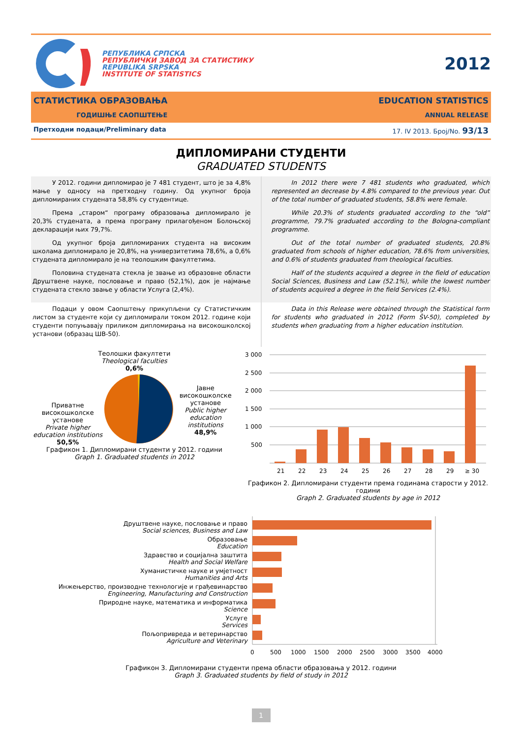РЕПУБЛИКА СРПСКА
РЕПУБЛИЧКИ ЗАВОД ЗА СТАТИСТИКУ
REPUBLIKA SRPSKA
INSTITUTE OF STATISTICS
2012
СТАТИСТИКА ОБРАЗОВАЊА
ГОДИШЊЕ САОПШТЕЊЕ
EDUCATION STATISTICS
ANNUAL RELEASE
Претходни подаци/Preliminary data 17. IV 2013. Број/No. 93/13
ДИПЛОМИРАНИ СТУДЕНТИ
GRADUATED STUDENTS
У 2012. години дипломирао је 7 481 студент, што је за 4,8% мање у односу на претходну годину. Од укупног броја дипломираних студената 58,8% су студентице.
Према „старом“ програму образовања дипломирало је 20,3% студената, а према програму прилагођеном Болоњској декларацији њих 79,7%.
Од укупног броја дипломираних студента на високим школама дипломирало је 20,8%, на универзитетима 78,6%, а 0,6% студената дипломирало је на теолошким факултетима.
Половина студената стекла је звање из образовне области Друштвене науке, пословање и право (52,1%), док је најмање студената стекло звање у области Услуга (2,4%).
In 2012 there were 7 481 students who graduated, which represented an decrease by 4.8% compared to the previous year. Out of the total number of graduated students, 58.8% were female.
While 20.3% of students graduated according to the “old” programme, 79.7% graduated according to the Bologna-compliant programme.
Out of the total number of graduated students, 20.8% graduated from schools of higher education, 78.6% from universities, and 0.6% of students graduated from theological faculties.
Half of the students acquired a degree in the field of education Social Sciences, Business and Law (52.1%), while the lowest number of students acquired a degree in the field Services (2.4%).
Подаци у овом Саопштењу прикупљени су Статистичким листом за студенте који су дипломирали током 2012. године који студенти попуњавају приликом дипломирања на високошколској установи (образац ШВ-50).
Data in this Release were obtained through the Statistical form for students who graduated in 2012 (Form ŠV-50), completed by students when graduating from a higher education institution.
Теолошки факултети
Theological faculties
0,6%
Приватне високошколске установе
Private higher education institutions
50,5%
Јавне високошколске установе
Public higher education institutions
48,9%
Графикон 1. Дипломирани студенти у 2012. години
Graph 1. Graduated students in 2012
3 000
2 500
2 000
1 500
1 000
500
21
22
23
24
25
26
27
28
29
≥ 30
Графикон 2. Дипломирани студенти према годинама старости у 2012. години
Graph 2. Graduated students by age in 2012
Друштвене науке, пословање и право
Social sciences, Business and Law
Образовање
Education
Здравство и социјална заштита
Health and Social Welfare
Хуманистичке науке и умјетност
Humanities and Arts
Инжењерство, производне технологије и грађевинарство
Engineering, Manufacturing and Construction
Природне науке, математика и информатика
Science
Услуге
Services
Пољопривреда и ветеринарство
Agriculture and Veterinary
0
500
1000
1500
2000
2500
3000
3500
4000
Графикон 3. Дипломирани студенти према области образовања у 2012. години
Graph 3. Graduated students by field of study in 2012
1